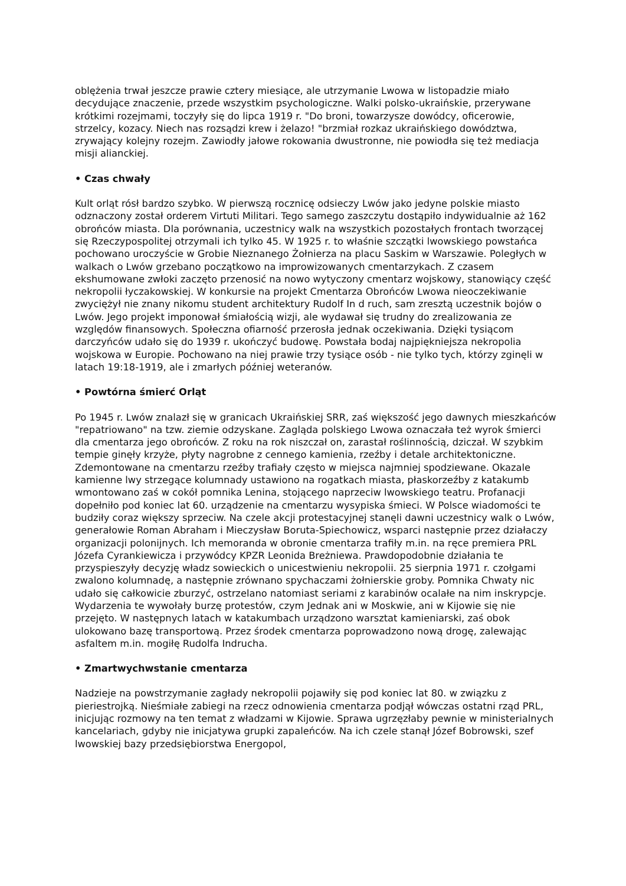oblężenia trwał jeszcze prawie cztery miesiące, ale utrzymanie Lwowa w listopadzie miało decydujące znaczenie, przede wszystkim psychologiczne. Walki polsko-ukraińskie, przerywane krótkimi rozejmami, toczyły się do lipca 1919 r. "Do broni, towarzysze dowódcy, oficerowie, strzelcy, kozacy. Niech nas rozsądzi krew i żelazo! "brzmiał rozkaz ukraińskiego dowództwa, zrywający kolejny rozejm. Zawiodły jałowe rokowania dwustronne, nie powiodła się też mediacja misji alianckiej.
• Czas chwały
Kult orląt rósł bardzo szybko. W pierwszą rocznicę odsieczy Lwów jako jedyne polskie miasto odznaczony został orderem Virtuti Militari. Tego samego zaszczytu dostąpiło indywidualnie aż 162 obrońców miasta. Dla porównania, uczestnicy walk na wszystkich pozostałych frontach tworzącej się Rzeczypospolitej otrzymali ich tylko 45. W 1925 r. to właśnie szczątki lwowskiego powstańca pochowano uroczyście w Grobie Nieznanego Żołnierza na placu Saskim w Warszawie. Poległych w walkach o Lwów grzebano początkowo na improwizowanych cmentarzykach. Z czasem ekshumowane zwłoki zaczęto przenosić na nowo wytyczony cmentarz wojskowy, stanowiący część nekropolii łyczakowskiej. W konkursie na projekt Cmentarza Obrońców Lwowa nieoczekiwanie zwyciężył nie znany nikomu student architektury Rudolf In d ruch, sam zresztą uczestnik bojów o Lwów. Jego projekt imponował śmiałością wizji, ale wydawał się trudny do zrealizowania ze względów finansowych. Społeczna ofiarność przerosła jednak oczekiwania. Dzięki tysiącom darczyńców udało się do 1939 r. ukończyć budowę. Powstała bodaj najpiękniejsza nekropolia wojskowa w Europie. Pochowano na niej prawie trzy tysiące osób - nie tylko tych, którzy zginęli w latach 19:18-1919, ale i zmarłych później weteranów.
• Powtórna śmierć Orląt
Po 1945 r. Lwów znalazł się w granicach Ukraińskiej SRR, zaś większość jego dawnych mieszkańców "repatriowano" na tzw. ziemie odzyskane. Zagląda polskiego Lwowa oznaczała też wyrok śmierci dla cmentarza jego obrońców. Z roku na rok niszczał on, zarastał roślinnością, dziczał. W szybkim tempie ginęły krzyże, płyty nagrobne z cennego kamienia, rzeźby i detale architektoniczne. Zdemontowane na cmentarzu rzeźby trafiały często w miejsca najmniej spodziewane. Okazale kamienne lwy strzegące kolumnady ustawiono na rogatkach miasta, płaskorzeźby z katakumb wmontowano zaś w cokół pomnika Lenina, stojącego naprzeciw lwowskiego teatru. Profanacji dopełniło pod koniec lat 60. urządzenie na cmentarzu wysypiska śmieci. W Polsce wiadomości te budziły coraz większy sprzeciw. Na czele akcji protestacyjnej stanęli dawni uczestnicy walk o Lwów, generałowie Roman Abraham i Mieczysław Boruta-Spiechowicz, wsparci następnie przez działaczy organizacji polonijnych. Ich memoranda w obronie cmentarza trafiły m.in. na ręce premiera PRL Józefa Cyrankiewicza i przywódcy KPZR Leonida Breżniewa. Prawdopodobnie działania te przyspieszyły decyzję władz sowieckich o unicestwieniu nekropolii. 25 sierpnia 1971 r. czołgami zwalono kolumnadę, a następnie zrównano spychaczami żołnierskie groby. Pomnika Chwaty nic udało się całkowicie zburzyć, ostrzelano natomiast seriami z karabinów ocalałe na nim inskrypcje. Wydarzenia te wywołały burzę protestów, czym Jednak ani w Moskwie, ani w Kijowie się nie przejęto. W następnych latach w katakumbach urządzono warsztat kamieniarski, zaś obok ulokowano bazę transportową. Przez środek cmentarza poprowadzono nową drogę, zalewając asfaltem m.in. mogiłę Rudolfa Indrucha.
• Zmartwychwstanie cmentarza
Nadzieje na powstrzymanie zagłady nekropolii pojawiły się pod koniec lat 80. w związku z pieriestrojką. Nieśmiałe zabiegi na rzecz odnowienia cmentarza podjął wówczas ostatni rząd PRL, inicjując rozmowy na ten temat z władzami w Kijowie. Sprawa ugrzęzłaby pewnie w ministerialnych kancelariach, gdyby nie inicjatywa grupki zapaleńców. Na ich czele stanął Józef Bobrowski, szef lwowskiej bazy przedsiębiorstwa Energopol,